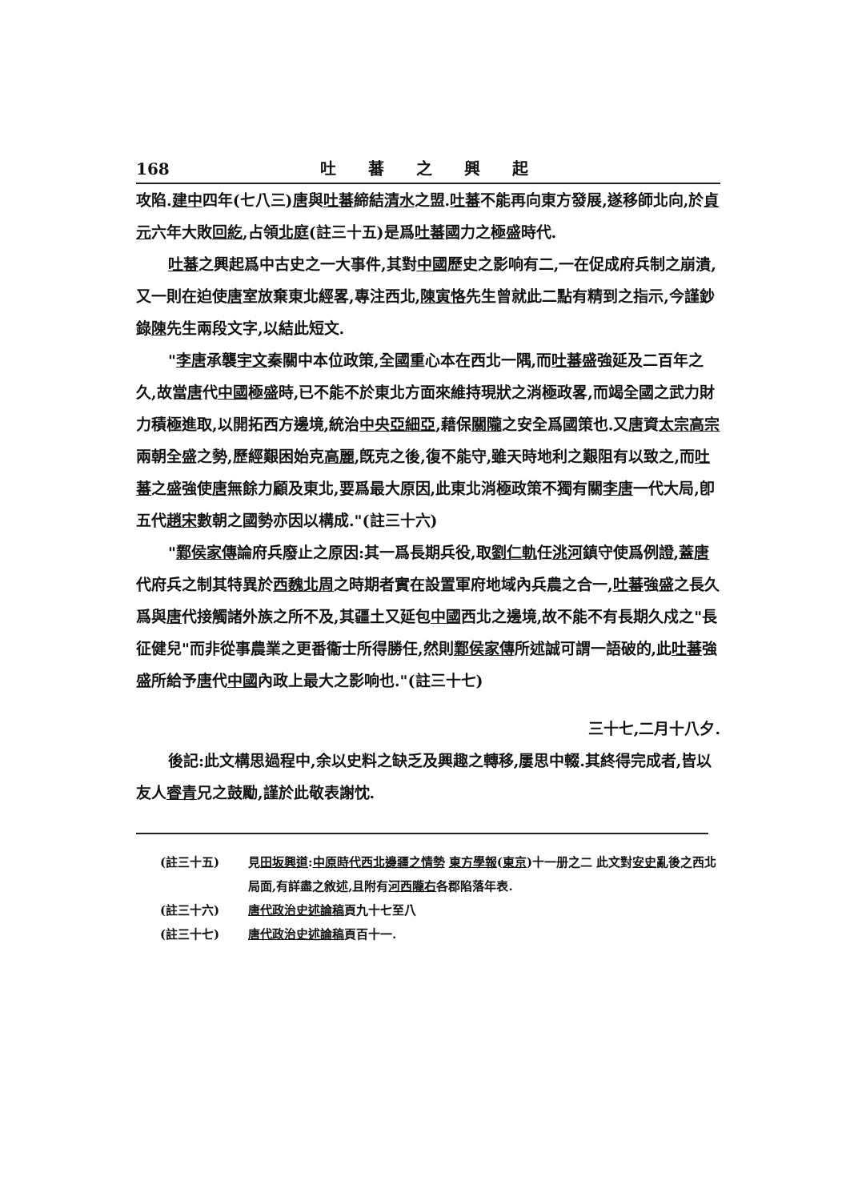168 吐蕃之興起
攻陷.建中四年(七八三)唐與吐蕃締結清水之盟.吐蕃不能再向東方發展,遂移師北向,於貞元六年大敗回紇,占領北庭(註三十五)是爲吐蕃國力之極盛時代.
吐蕃之興起爲中古史之一大事件,其對中國歷史之影响有二,一在促成府兵制之崩潰,又一則在迫使唐室放棄東北經畧,專注西北,陳寅恪先生曾就此二點有精到之指示,今謹鈔錄陳先生兩段文字,以結此短文.
"李唐承襲宇文秦關中本位政策,全國重心本在西北一隅,而吐蕃盛強延及二百年之久,故當唐代中國極盛時,已不能不於東北方面來維持現狀之消極政畧,而竭全國之武力財力積極進取,以開拓西方邊境,統治中央亞細亞,藉保關隴之安全爲國策也.又唐資太宗 高宗兩朝全盛之勢,歷經艱困始克高麗,旣克之後,復不能守,雖天時地利之艱阻有以致之,而吐蕃之盛強使唐無餘力顧及東北,要爲最大原因,此東北消極政策不獨有關李唐一代大局,卽五代趙宋數朝之國勢亦因以構成."(註三十六)
"鄴侯家傳論府兵廢止之原因:其一爲長期兵役,取劉仁軌任洮河鎮守使爲例證,蓋唐代府兵之制其特異於西魏 北周之時期者實在設置軍府地域內兵農之合一,吐蕃強盛之長久爲與唐代接觸諸外族之所不及,其疆土又延包中國西北之邊境,故不能不有長期久戍之"長征健兒"而非從事農業之更番衞士所得勝任,然則鄴侯家傳所述誠可謂一語破的,此吐蕃強盛所給予唐代中國內政上最大之影响也."(註三十七)
三十七,二月十八夕.
後記:此文構思過程中,余以史料之缺乏及興趣之轉移,屢思中輟.其終得完成者,皆以友人睿青兄之鼓勵,謹於此敬表謝忱.
(註三十五) 見田坂興道:中原時代西北邊疆之情勢 東方學報(東京)十一册之二 此文對安史亂後之西北局面,有詳盡之敘述,且附有河西 隴右各郡陷落年表.
(註三十六) 唐代政治史述論稿頁九十七至八
(註三十七) 唐代政治史述論稿頁百十一.